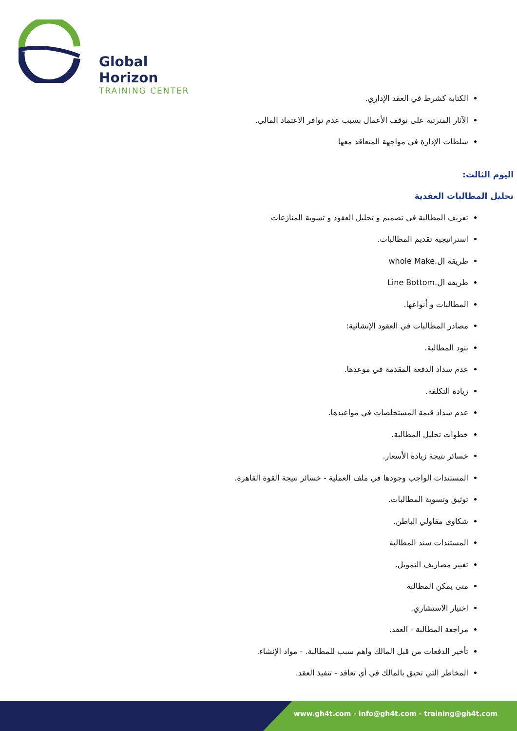Global Horizon
TRAINING CENTER
الكتابة كشرط في العقد الإداري.
الآثار المترتبة على توقف الأعمال بسبب عدم توافر الاعتماد المالي.
سلطات الإدارة في مواجهة المتعاقد معها
اليوم الثالث:
تحليل المطالبات العقدية
تعريف المطالبة في تصميم و تحليل العقود و تسوية المنازعات
استراتيجية تقديم المطالبات.
طريقة ال.whole Make
طريقة ال.Line Bottom
المطالبات و أنواعها.
مصادر المطالبات في العقود الإنشائية:
بنود المطالبة.
عدم سداد الدفعة المقدمة في موعدها.
زيادة التكلفة.
عدم سداد قيمة المستخلصات في مواعيدها.
خطوات تحليل المطالبة.
خسائر نتيجة زيادة الأسعار.
المستندات الواجب وجودها في ملف العملية - خسائر نتيجة القوة القاهرة.
توثيق وتسوية المطالبات.
شكاوى مقاولي الباطن.
المستندات سند المطالبة
تغيير مصاريف التمويل.
متى يمكن المطالبة
اختيار الاستشاري.
مراجعة المطالبة - العقد.
تأخير الدفعات من قبل المالك واهم سبب للمطالبة. - مواد الإنشاء.
المخاطر التي تحيق بالمالك في أي تعاقد - تنفيذ العقد.
www.gh4t.com - info@gh4t.com - training@gh4t.com